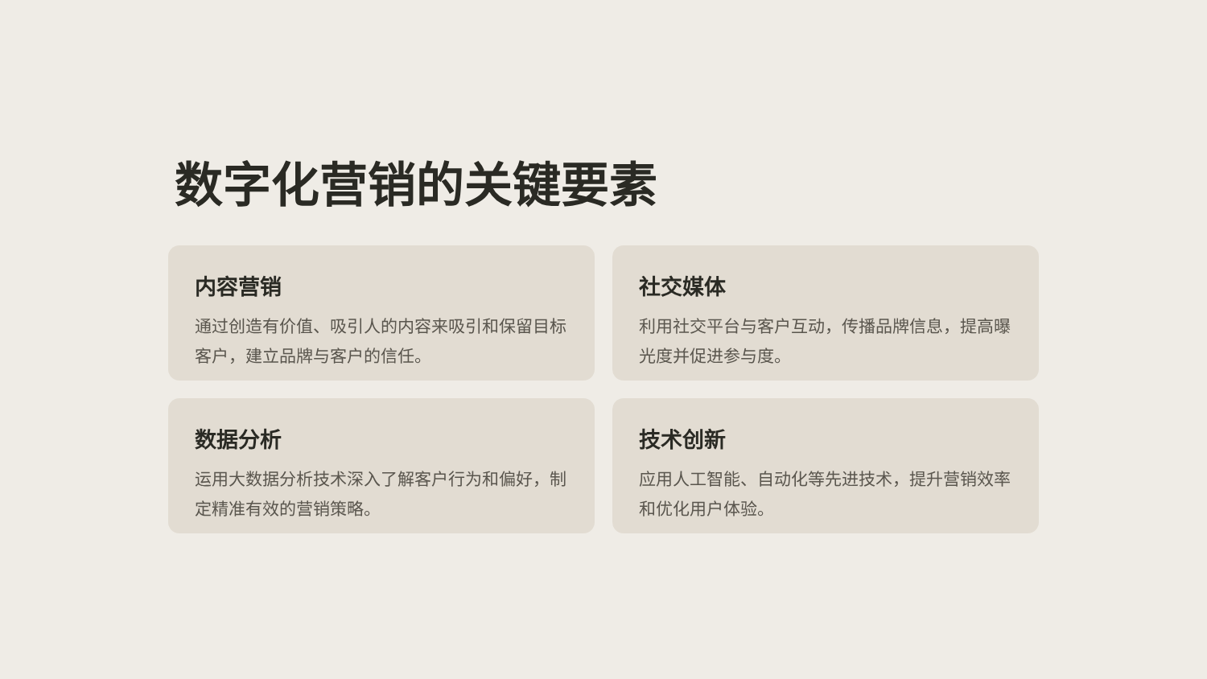数字化营销的关键要素
内容营销
通过创造有价值、吸引人的内容来吸引和保留目标客户，建立品牌与客户的信任。
社交媒体
利用社交平台与客户互动，传播品牌信息，提高曝光度并促进参与度。
数据分析
运用大数据分析技术深入了解客户行为和偏好，制定精准有效的营销策略。
技术创新
应用人工智能、自动化等先进技术，提升营销效率和优化用户体验。